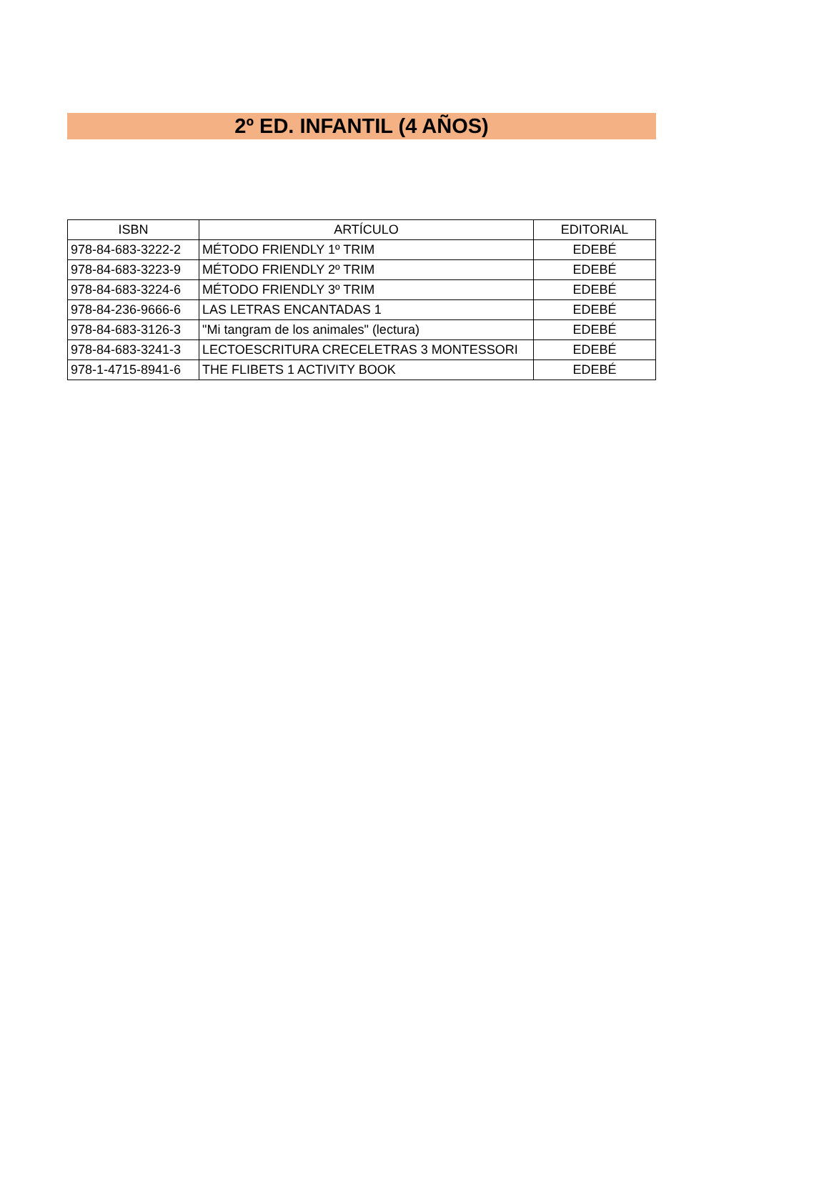2º ED. INFANTIL (4 AÑOS)
| ISBN | ARTÍCULO | EDITORIAL |
| --- | --- | --- |
| 978-84-683-3222-2 | MÉTODO FRIENDLY 1º TRIM | EDEBÉ |
| 978-84-683-3223-9 | MÉTODO FRIENDLY 2º TRIM | EDEBÉ |
| 978-84-683-3224-6 | MÉTODO FRIENDLY 3º TRIM | EDEBÉ |
| 978-84-236-9666-6 | LAS LETRAS ENCANTADAS 1 | EDEBÉ |
| 978-84-683-3126-3 | "Mi tangram de los animales" (lectura) | EDEBÉ |
| 978-84-683-3241-3 | LECTOESCRITURA CRECELETRAS 3 MONTESSORI | EDEBÉ |
| 978-1-4715-8941-6 | THE FLIBETS 1 ACTIVITY BOOK | EDEBÉ |